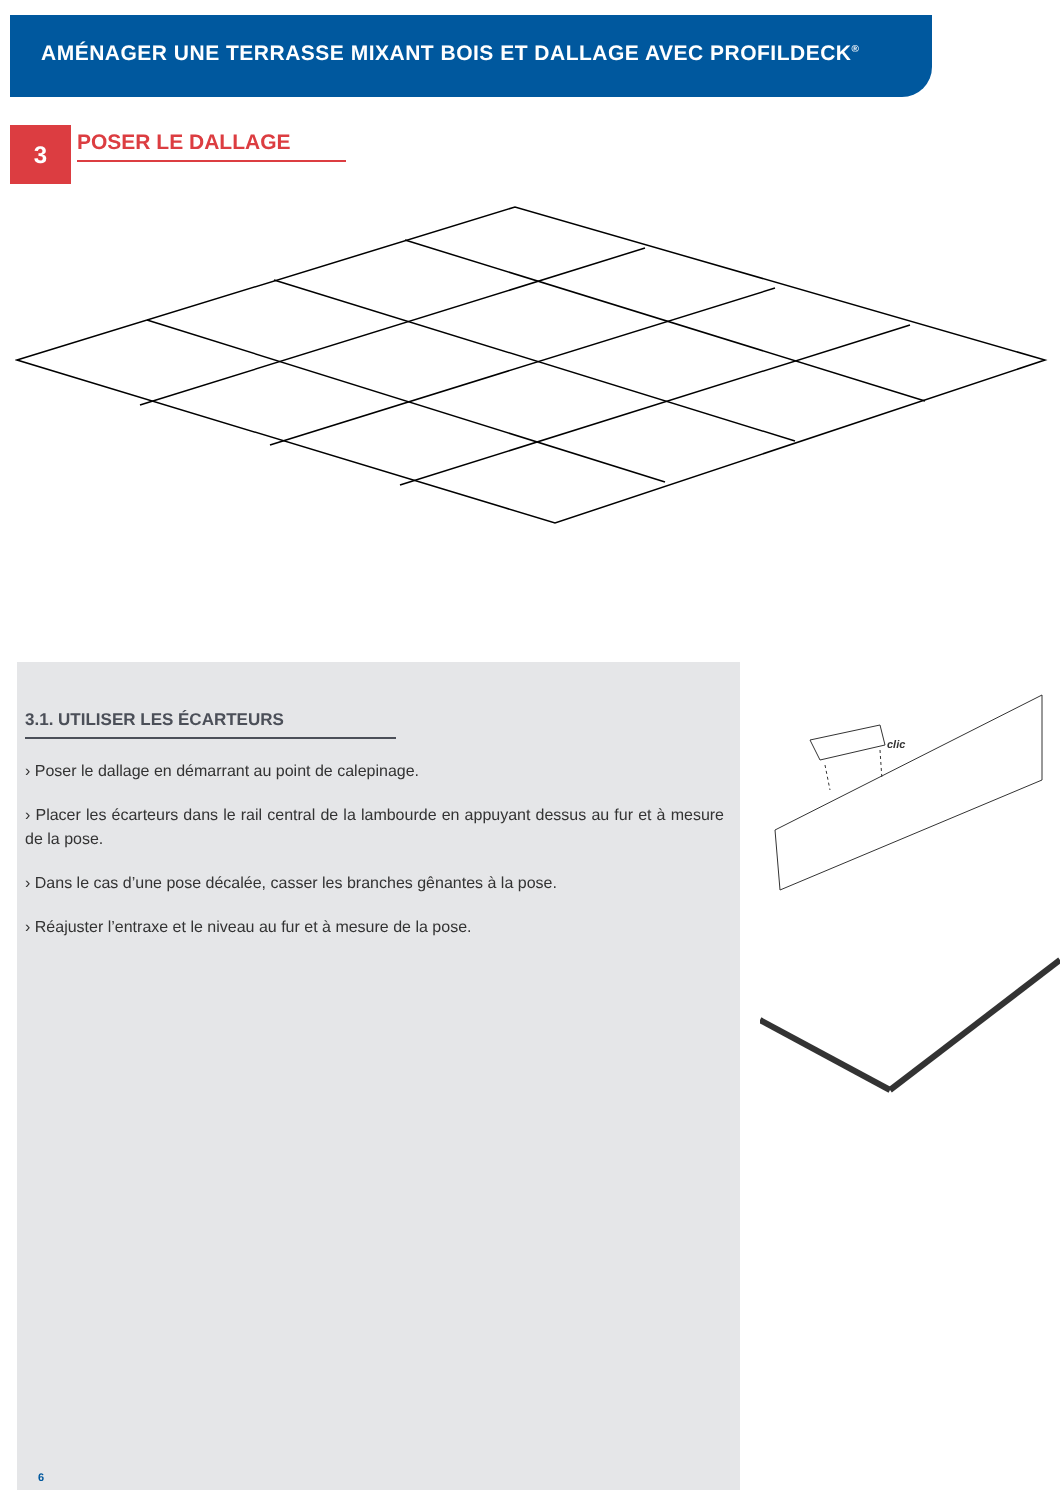AMÉNAGER UNE TERRASSE MIXANT BOIS ET DALLAGE AVEC PROFILDECK<sup>®</sup>
3 POSER LE DALLAGE
3.1. UTILISER LES ÉCARTEURS
› Poser le dallage en démarrant au point de calepinage.
› Placer les écarteurs dans le rail central de la lambourde en appuyant dessus au fur et à mesure de la pose.
› Dans le cas d’une pose décalée, casser les branches gênantes à la pose.
› Réajuster l’entraxe et le niveau au fur et à mesure de la pose.
clic
6